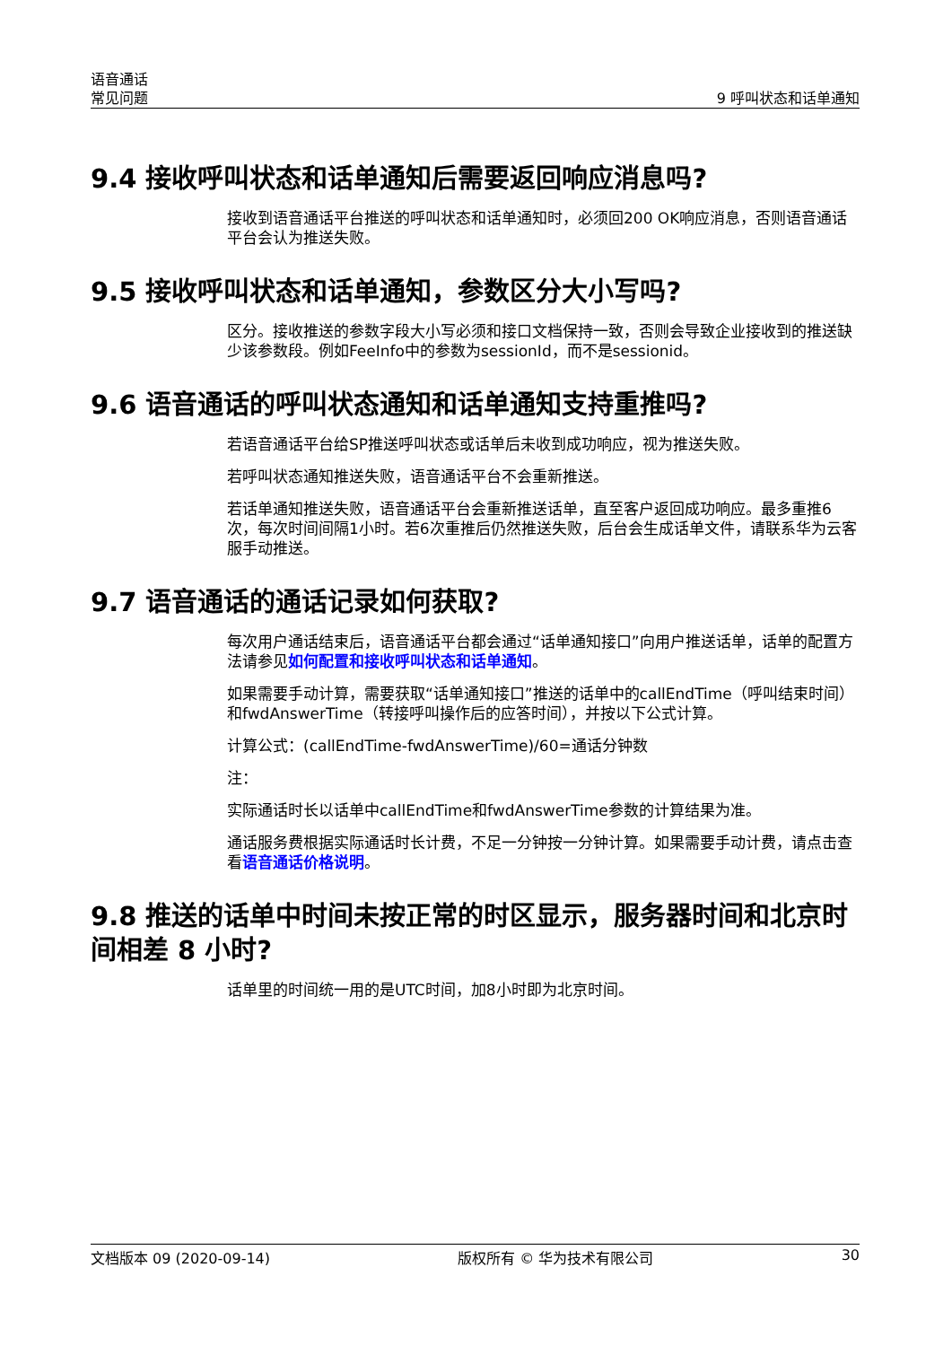语音通话
常见问题
9 呼叫状态和话单通知
9.4 接收呼叫状态和话单通知后需要返回响应消息吗?
接收到语音通话平台推送的呼叫状态和话单通知时，必须回200 OK响应消息，否则语音通话平台会认为推送失败。
9.5 接收呼叫状态和话单通知，参数区分大小写吗?
区分。接收推送的参数字段大小写必须和接口文档保持一致，否则会导致企业接收到的推送缺少该参数段。例如FeeInfo中的参数为sessionId，而不是sessionid。
9.6 语音通话的呼叫状态通知和话单通知支持重推吗?
若语音通话平台给SP推送呼叫状态或话单后未收到成功响应，视为推送失败。
若呼叫状态通知推送失败，语音通话平台不会重新推送。
若话单通知推送失败，语音通话平台会重新推送话单，直至客户返回成功响应。最多重推6次，每次时间间隔1小时。若6次重推后仍然推送失败，后台会生成话单文件，请联系华为云客服手动推送。
9.7 语音通话的通话记录如何获取?
每次用户通话结束后，语音通话平台都会通过“话单通知接口”向用户推送话单，话单的配置方法请参见如何配置和接收呼叫状态和话单通知。
如果需要手动计算，需要获取“话单通知接口”推送的话单中的callEndTime（呼叫结束时间）和fwdAnswerTime（转接呼叫操作后的应答时间），并按以下公式计算。
计算公式：(callEndTime-fwdAnswerTime)/60=通话分钟数
注：
实际通话时长以话单中callEndTime和fwdAnswerTime参数的计算结果为准。
通话服务费根据实际通话时长计费，不足一分钟按一分钟计算。如果需要手动计费，请点击查看语音通话价格说明。
9.8 推送的话单中时间未按正常的时区显示，服务器时间和北京时间相差 8 小时?
话单里的时间统一用的是UTC时间，加8小时即为北京时间。
文档版本 09 (2020-09-14) 版权所有 © 华为技术有限公司 30